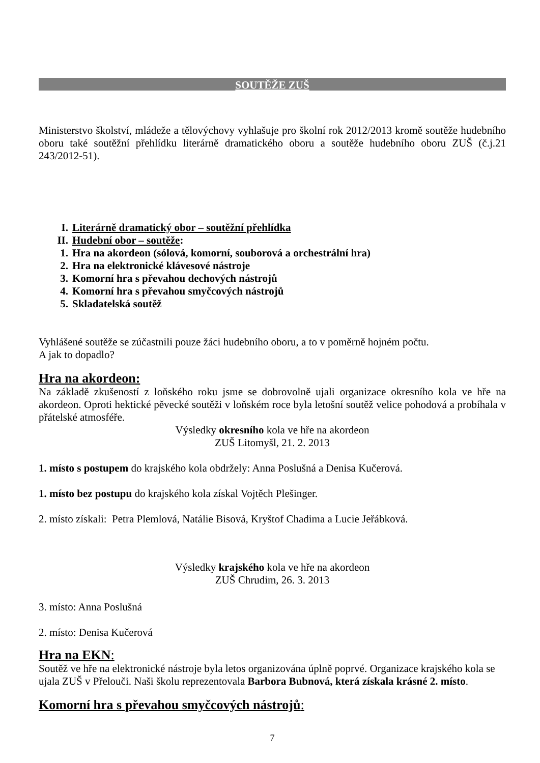SOUTĚŽE ZUŠ
Ministerstvo školství, mládeže a tělovýchovy vyhlašuje pro školní rok 2012/2013 kromě soutěže hudebního oboru také soutěžní přehlídku literárně dramatického oboru a soutěže hudebního oboru ZUŠ (č.j.21 243/2012-51).
I. Literárně dramatický obor – soutěžní přehlídka
II. Hudební obor – soutěže:
1. Hra na akordeon (sólová, komorní, souborová a orchestrální hra)
2. Hra na elektronické klávesové nástroje
3. Komorní hra s převahou dechových nástrojů
4. Komorní hra s převahou smyčcových nástrojů
5. Skladatelská soutěž
Vyhlášené soutěže se zúčastnili pouze žáci hudebního oboru, a to v poměrně hojném počtu.
A jak to dopadlo?
Hra na akordeon:
Na základě zkušeností z loňského roku jsme se dobrovolně ujali organizace okresního kola ve hře na akordeon. Oproti hektické pěvecké soutěži v loňském roce byla letošní soutěž velice pohodová a probíhala v přátelské atmosféře.
Výsledky okresního kola ve hře na akordeon
ZUŠ Litomyšl, 21. 2. 2013
1. místo s postupem do krajského kola obdržely: Anna Poslušná a Denisa Kučerová.
1. místo bez postupu do krajského kola získal Vojtěch Plešinger.
2. místo získali: Petra Plemlová, Natálie Bisová, Kryštof Chadima a Lucie Jeřábková.
Výsledky krajského kola ve hře na akordeon
ZUŠ Chrudim, 26. 3. 2013
3. místo: Anna Poslušná
2. místo: Denisa Kučerová
Hra na EKN:
Soutěž ve hře na elektronické nástroje byla letos organizována úplně poprvé. Organizace krajského kola se ujala ZUŠ v Přelouči. Naši školu reprezentovala Barbora Bubnová, která získala krásné 2. místo.
Komorní hra s převahou smyčcových nástrojů:
7